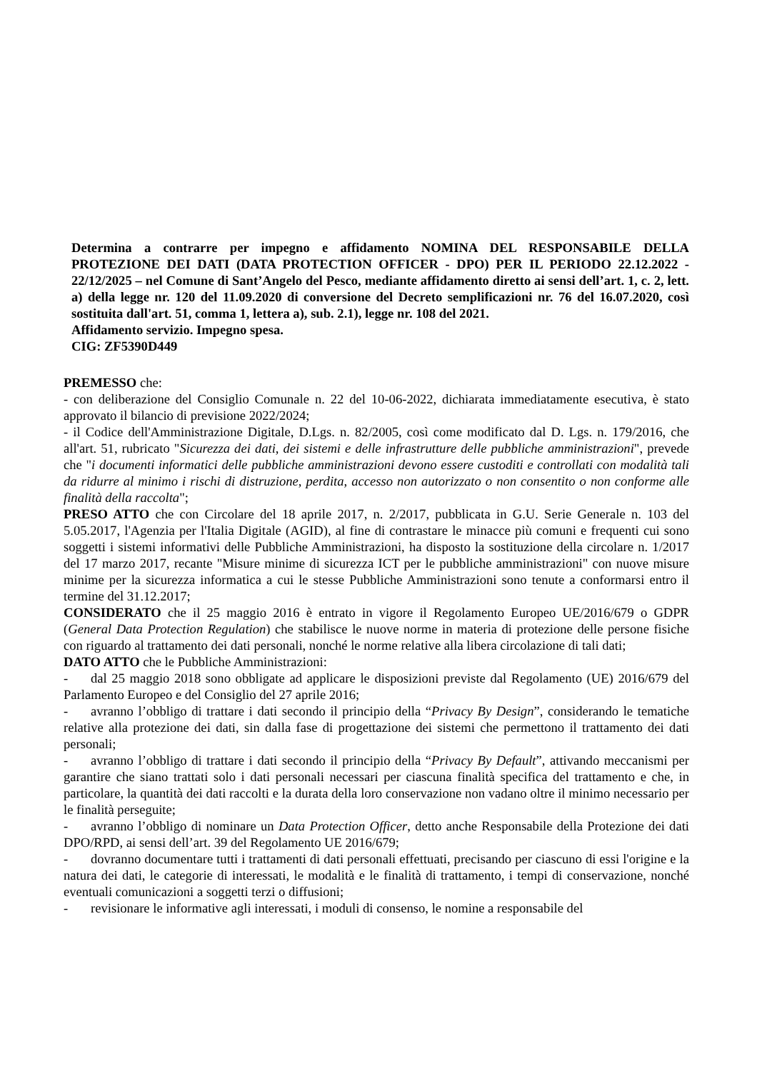Determina a contrarre per impegno e affidamento NOMINA DEL RESPONSABILE DELLA PROTEZIONE DEI DATI (DATA PROTECTION OFFICER - DPO) PER IL PERIODO 22.12.2022 - 22/12/2025 – nel Comune di Sant’Angelo del Pesco, mediante affidamento diretto ai sensi dell’art. 1, c. 2, lett. a) della legge nr. 120 del 11.09.2020 di conversione del Decreto semplificazioni nr. 76 del 16.07.2020, così sostituita dall'art. 51, comma 1, lettera a), sub. 2.1), legge nr. 108 del 2021.
Affidamento servizio. Impegno spesa.
CIG: ZF5390D449
PREMESSO che:
- con deliberazione del Consiglio Comunale n. 22 del 10-06-2022, dichiarata immediatamente esecutiva, è stato approvato il bilancio di previsione 2022/2024;
- il Codice dell'Amministrazione Digitale, D.Lgs. n. 82/2005, così come modificato dal D. Lgs. n. 179/2016, che all'art. 51, rubricato "Sicurezza dei dati, dei sistemi e delle infrastrutture delle pubbliche amministrazioni", prevede che "i documenti informatici delle pubbliche amministrazioni devono essere custoditi e controllati con modalità tali da ridurre al minimo i rischi di distruzione, perdita, accesso non autorizzato o non consentito o non conforme alle finalità della raccolta";
PRESO ATTO che con Circolare del 18 aprile 2017, n. 2/2017, pubblicata in G.U. Serie Generale n. 103 del 5.05.2017, l'Agenzia per l'Italia Digitale (AGID), al fine di contrastare le minacce più comuni e frequenti cui sono soggetti i sistemi informativi delle Pubbliche Amministrazioni, ha disposto la sostituzione della circolare n. 1/2017 del 17 marzo 2017, recante "Misure minime di sicurezza ICT per le pubbliche amministrazioni" con nuove misure minime per la sicurezza informatica a cui le stesse Pubbliche Amministrazioni sono tenute a conformarsi entro il termine del 31.12.2017;
CONSIDERATO che il 25 maggio 2016 è entrato in vigore il Regolamento Europeo UE/2016/679 o GDPR (General Data Protection Regulation) che stabilisce le nuove norme in materia di protezione delle persone fisiche con riguardo al trattamento dei dati personali, nonché le norme relative alla libera circolazione di tali dati;
DATO ATTO che le Pubbliche Amministrazioni:
- dal 25 maggio 2018 sono obbligate ad applicare le disposizioni previste dal Regolamento (UE) 2016/679 del Parlamento Europeo e del Consiglio del 27 aprile 2016;
- avranno l’obbligo di trattare i dati secondo il principio della “Privacy By Design”, considerando le tematiche relative alla protezione dei dati, sin dalla fase di progettazione dei sistemi che permettono il trattamento dei dati personali;
- avranno l’obbligo di trattare i dati secondo il principio della “Privacy By Default”, attivando meccanismi per garantire che siano trattati solo i dati personali necessari per ciascuna finalità specifica del trattamento e che, in particolare, la quantità dei dati raccolti e la durata della loro conservazione non vadano oltre il minimo necessario per le finalità perseguite;
- avranno l’obbligo di nominare un Data Protection Officer, detto anche Responsabile della Protezione dei dati DPO/RPD, ai sensi dell’art. 39 del Regolamento UE 2016/679;
- dovranno documentare tutti i trattamenti di dati personali effettuati, precisando per ciascuno di essi l'origine e la natura dei dati, le categorie di interessati, le modalità e le finalità di trattamento, i tempi di conservazione, nonché eventuali comunicazioni a soggetti terzi o diffusioni;
- revisionare le informative agli interessati, i moduli di consenso, le nomine a responsabile del